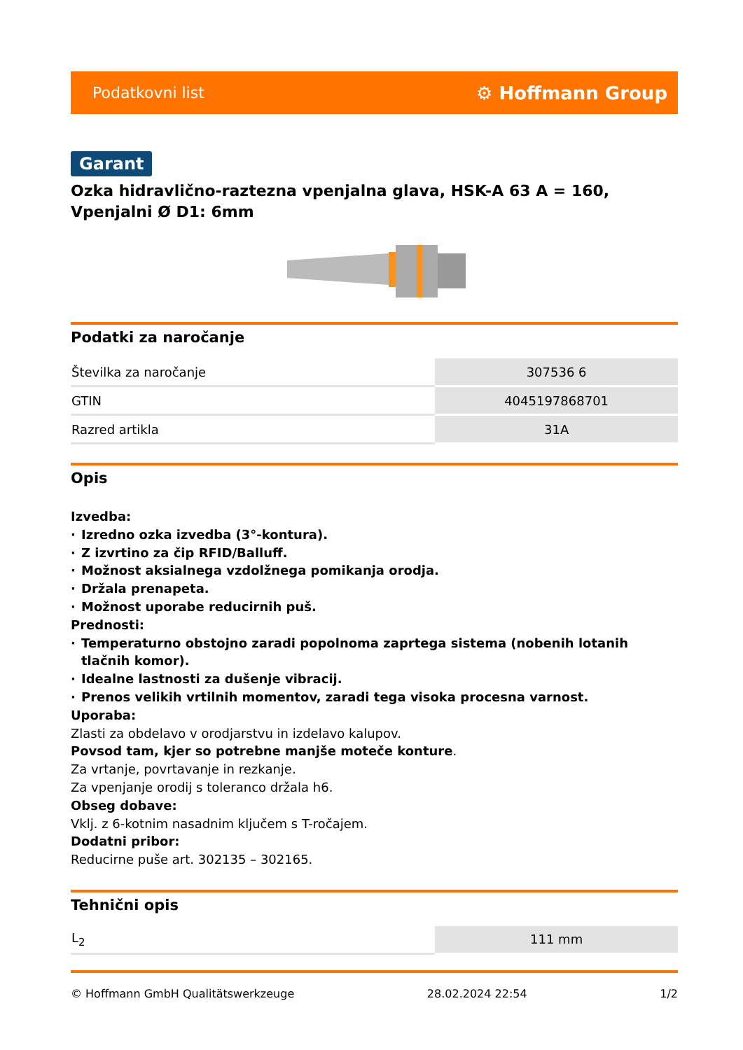Podatkovni list ⚙ Hoffmann Group
Garant
Ozka hidravlično-raztezna vpenjalna glava, HSK-A 63 A = 160, Vpenjalni Ø D1: 6mm
Podatki za naročanje
| Številka za naročanje | 307536 6 |
| GTIN | 4045197868701 |
| Razred artikla | 31A |
Opis
Izvedba:
· Izredno ozka izvedba (3°-kontura).
· Z izvrtino za čip RFID/Balluff.
· Možnost aksialnega vzdolžnega pomikanja orodja.
· Držala prenapeta.
· Možnost uporabe reducirnih puš.
Prednosti:
· Temperaturno obstojno zaradi popolnoma zaprtega sistema (nobenih lotanih tlačnih komor).
· Idealne lastnosti za dušenje vibracij.
· Prenos velikih vrtilnih momentov, zaradi tega visoka procesna varnost.
Uporaba:
Zlasti za obdelavo v orodjarstvu in izdelavo kalupov.
Povsod tam, kjer so potrebne manjše moteče konture.
Za vrtanje, povrtavanje in rezkanje.
Za vpenjanje orodij s toleranco držala h6.
Obseg dobave:
Vklj. z 6-kotnim nasadnim ključem s T-ročajem.
Dodatni pribor:
Reducirne puše art. 302135 – 302165.
Tehnični opis
| L<sub>2</sub> | 111 mm |
© Hoffmann GmbH Qualitätswerkzeuge 28.02.2024 22:54 1/2